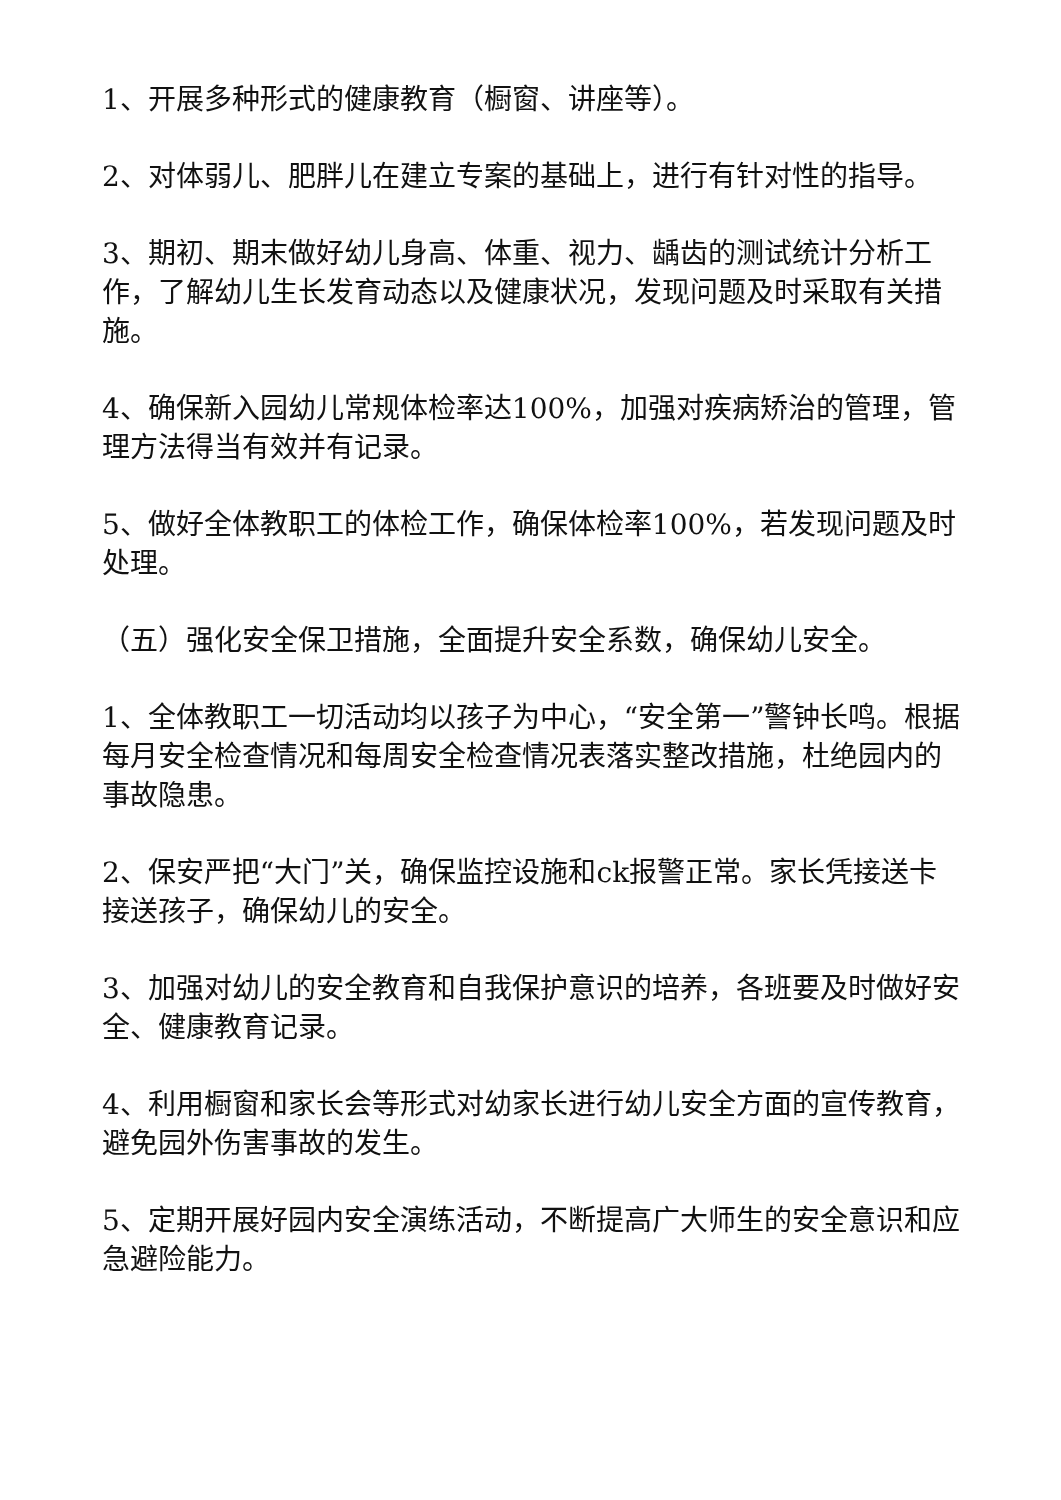1、开展多种形式的健康教育（橱窗、讲座等）。
2、对体弱儿、肥胖儿在建立专案的基础上，进行有针对性的指导。
3、期初、期末做好幼儿身高、体重、视力、龋齿的测试统计分析工作，了解幼儿生长发育动态以及健康状况，发现问题及时采取有关措施。
4、确保新入园幼儿常规体检率达100%，加强对疾病矫治的管理，管理方法得当有效并有记录。
5、做好全体教职工的体检工作，确保体检率100%，若发现问题及时处理。
（五）强化安全保卫措施，全面提升安全系数，确保幼儿安全。
1、全体教职工一切活动均以孩子为中心，“安全第一”警钟长鸣。根据每月安全检查情况和每周安全检查情况表落实整改措施，杜绝园内的事故隐患。
2、保安严把“大门”关，确保监控设施和ck报警正常。家长凭接送卡接送孩子，确保幼儿的安全。
3、加强对幼儿的安全教育和自我保护意识的培养，各班要及时做好安全、健康教育记录。
4、利用橱窗和家长会等形式对幼家长进行幼儿安全方面的宣传教育，避免园外伤害事故的发生。
5、定期开展好园内安全演练活动，不断提高广大师生的安全意识和应急避险能力。